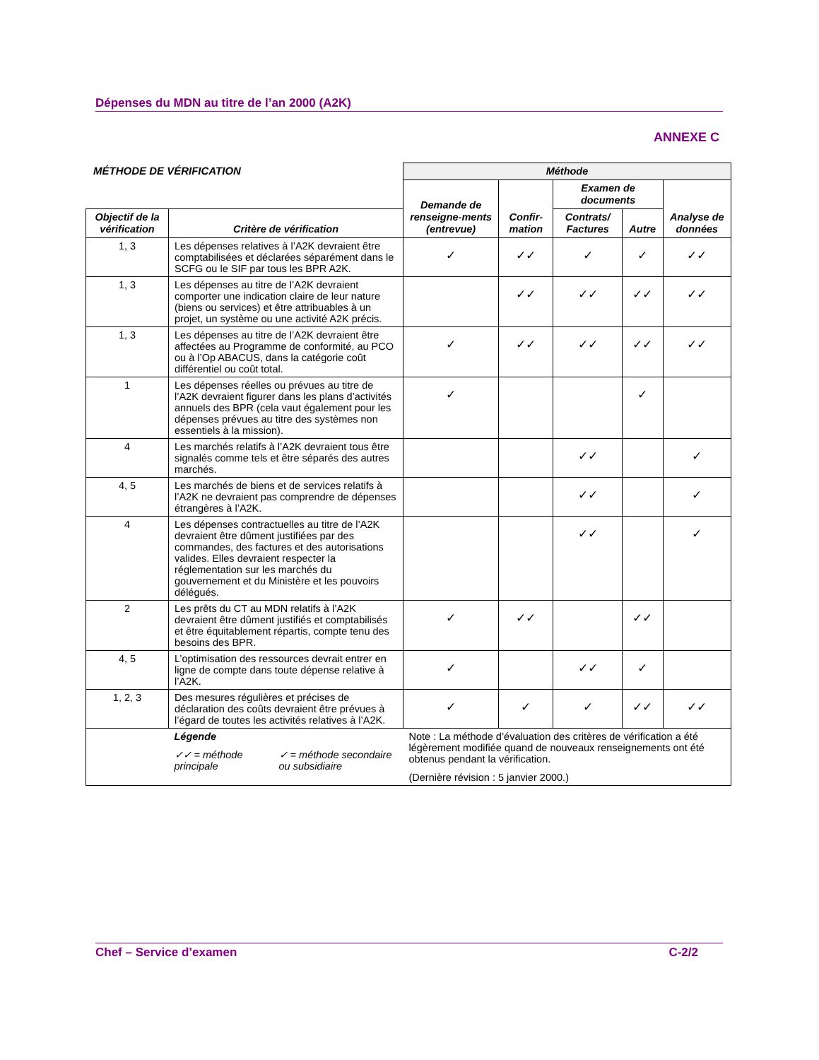Dépenses du MDN au titre de l’an 2000 (A2K)
ANNEXE C
MÉTHODE DE VÉRIFICATION
| | | Méthode | | | | |
| | | Demande de renseigne-ments (entrevue) | Confir-mation | Examen de documents | | Analyse de données |
| Objectif de la vérification | Critère de vérification | | | Contrats/ Factures | Autre | |
| 1, 3 | Les dépenses relatives à l’A2K devraient être comptabilisées et déclarées séparément dans le SCFG ou le SIF par tous les BPR A2K. | ✓ | ✓✓ | ✓ | ✓ | ✓✓ |
| 1, 3 | Les dépenses au titre de l’A2K devraient comporter une indication claire de leur nature (biens ou services) et être attribuables à un projet, un système ou une activité A2K précis. | | ✓✓ | ✓✓ | ✓✓ | ✓✓ |
| 1, 3 | Les dépenses au titre de l’A2K devraient être affectées au Programme de conformité, au PCO ou à l’Op ABACUS, dans la catégorie coût différentiel ou coût total. | ✓ | ✓✓ | ✓✓ | ✓✓ | ✓✓ |
| 1 | Les dépenses réelles ou prévues au titre de l’A2K devraient figurer dans les plans d’activités annuels des BPR (cela vaut également pour les dépenses prévues au titre des systèmes non essentiels à la mission). | ✓ | | | ✓ | |
| 4 | Les marchés relatifs à l’A2K devraient tous être signalés comme tels et être séparés des autres marchés. | | | ✓✓ | | ✓ |
| 4, 5 | Les marchés de biens et de services relatifs à l’A2K ne devraient pas comprendre de dépenses étrangères à l’A2K. | | | ✓✓ | | ✓ |
| 4 | Les dépenses contractuelles au titre de l’A2K devraient être dûment justifiées par des commandes, des factures et des autorisations valides. Elles devraient respecter la réglementation sur les marchés du gouvernement et du Ministère et les pouvoirs délégués. | | | ✓✓ | | ✓ |
| 2 | Les prêts du CT au MDN relatifs à l’A2K devraient être dûment justifiés et comptabilisés et être équitablement répartis, compte tenu des besoins des BPR. | ✓ | ✓✓ | | ✓✓ | |
| 4, 5 | L’optimisation des ressources devrait entrer en ligne de compte dans toute dépense relative à l’A2K. | ✓ | | ✓✓ | ✓ | |
| 1, 2, 3 | Des mesures régulières et précises de déclaration des coûts devraient être prévues à l’égard de toutes les activités relatives à l’A2K. | ✓ | ✓ | ✓ | ✓✓ | ✓✓ |
| | Légende ✓✓ = méthode principale ✓ = méthode secondaire ou subsidiaire | Note : La méthode d’évaluation des critères de vérification a été légèrement modifiée quand de nouveaux renseignements ont été obtenus pendant la vérification. (Dernière révision : 5 janvier 2000.) | | | | |
Chef – Service d’examen C-2/2